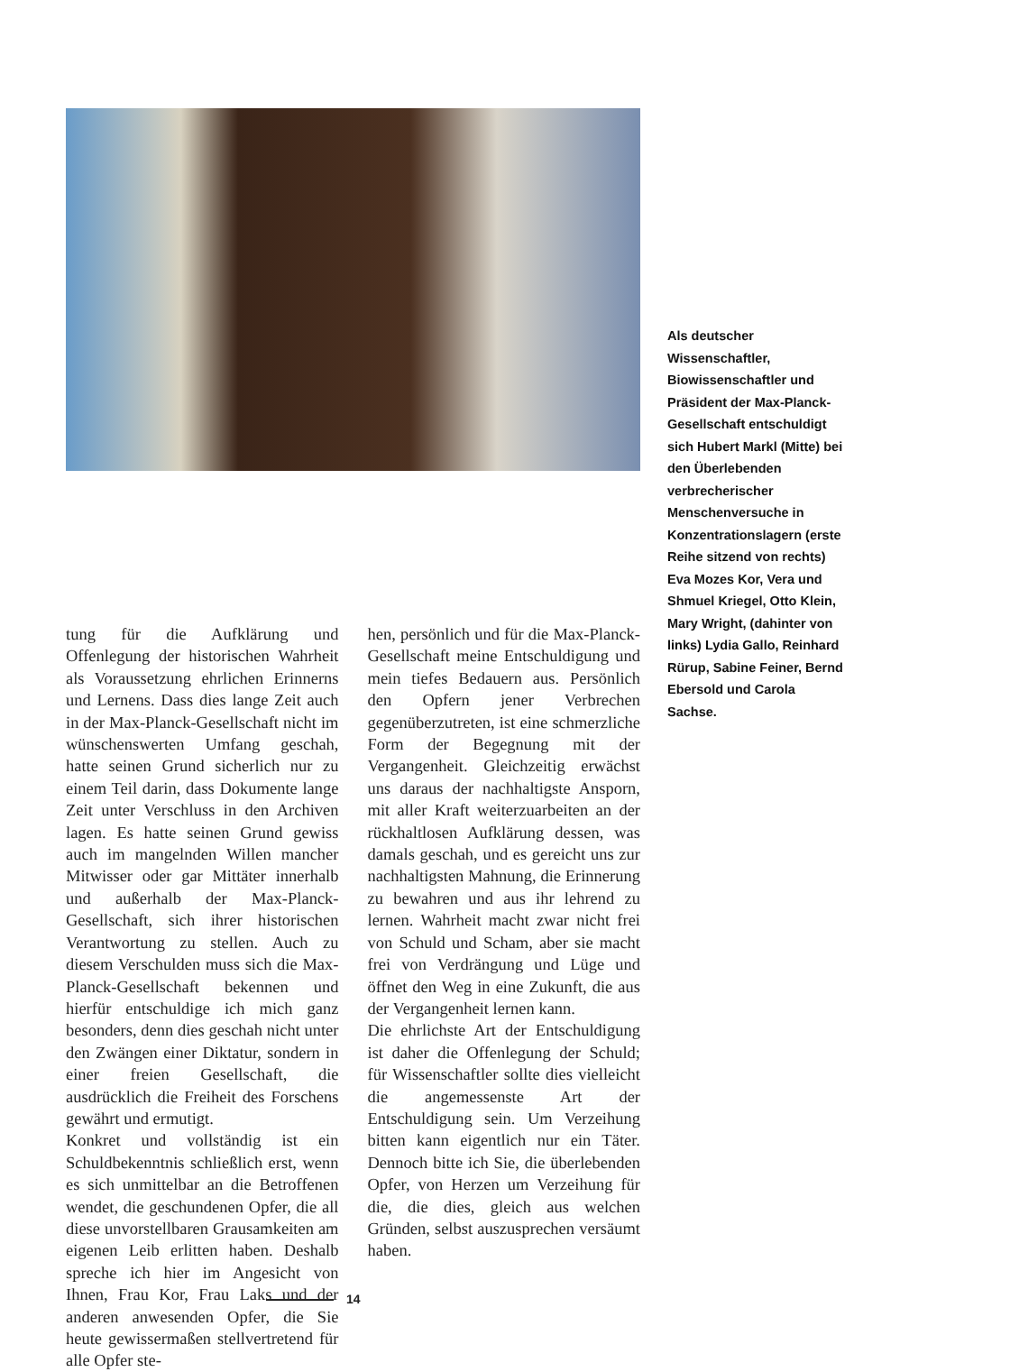Als deutscher Wissenschaftler, Biowissenschaftler und Präsident der Max-Planck-Gesellschaft entschuldigt sich Hubert Markl (Mitte) bei den Überlebenden verbrecherischer Menschenversuche in Konzentrationslagern (erste Reihe sitzend von rechts) Eva Mozes Kor, Vera und Shmuel Kriegel, Otto Klein, Mary Wright, (dahinter von links) Lydia Gallo, Reinhard Rürup, Sabine Feiner, Bernd Ebersold und Carola Sachse.
tung für die Aufklärung und Offenlegung der historischen Wahrheit als Voraussetzung ehrlichen Erinnerns und Lernens. Dass dies lange Zeit auch in der Max-Planck-Gesellschaft nicht im wünschenswerten Umfang geschah, hatte seinen Grund sicherlich nur zu einem Teil darin, dass Dokumente lange Zeit unter Verschluss in den Archiven lagen. Es hatte seinen Grund gewiss auch im mangelnden Willen mancher Mitwisser oder gar Mittäter innerhalb und außerhalb der Max-Planck-Gesellschaft, sich ihrer historischen Verantwortung zu stellen. Auch zu diesem Verschulden muss sich die Max-Planck-Gesellschaft bekennen und hierfür entschuldige ich mich ganz besonders, denn dies geschah nicht unter den Zwängen einer Diktatur, sondern in einer freien Gesellschaft, die ausdrücklich die Freiheit des Forschens gewährt und ermutigt.
Konkret und vollständig ist ein Schuldbekenntnis schließlich erst, wenn es sich unmittelbar an die Betroffenen wendet, die geschundenen Opfer, die all diese unvorstellbaren Grausamkeiten am eigenen Leib erlitten haben. Deshalb spreche ich hier im Angesicht von Ihnen, Frau Kor, Frau Laks und der anderen anwesenden Opfer, die Sie heute gewissermaßen stellvertretend für alle Opfer ste-
hen, persönlich und für die Max-Planck-Gesellschaft meine Entschuldigung und mein tiefes Bedauern aus. Persönlich den Opfern jener Verbrechen gegenüberzutreten, ist eine schmerzliche Form der Begegnung mit der Vergangenheit. Gleichzeitig erwächst uns daraus der nachhaltigste Ansporn, mit aller Kraft weiterzuarbeiten an der rückhaltlosen Aufklärung dessen, was damals geschah, und es gereicht uns zur nachhaltigsten Mahnung, die Erinnerung zu bewahren und aus ihr lehrend zu lernen. Wahrheit macht zwar nicht frei von Schuld und Scham, aber sie macht frei von Verdrängung und Lüge und öffnet den Weg in eine Zukunft, die aus der Vergangenheit lernen kann.
Die ehrlichste Art der Entschuldigung ist daher die Offenlegung der Schuld; für Wissenschaftler sollte dies vielleicht die angemessenste Art der Entschuldigung sein. Um Verzeihung bitten kann eigentlich nur ein Täter. Dennoch bitte ich Sie, die überlebenden Opfer, von Herzen um Verzeihung für die, die dies, gleich aus welchen Gründen, selbst auszusprechen versäumt haben.
14